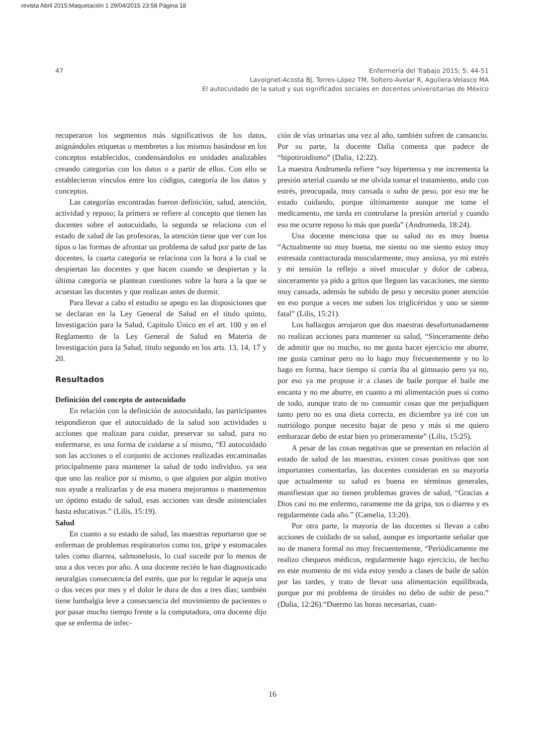revista Abril 2015:Maquetación 1 29/04/2015 23:58 Página 18
47
Enfermería del Trabajo 2015; 5: 44-51
Lavoignet-Acosta BJ, Torres-López TM, Soltero-Avelar R, Aguilera-Velasco MA
El autocuidado de la salud y sus significados sociales en docentes universitarias de México
recuperaron los segmentos más significativos de los datos, asignándoles etiquetas o membretes a los mismos basándose en los conceptos establecidos, condensándolos en unidades analizables creando categorías con los datos o a partir de ellos. Con ello se establecieron vínculos entre los códigos, categoría de los datos y conceptos.
Las categorías encontradas fueron definición, salud, atención, actividad y reposo; la primera se refiere al concepto que tienen las docentes sobre el autocuidado, la segunda se relaciona con el estado de salud de las profesoras, la atención tiene que ver con los tipos o las formas de afrontar un problema de salud por parte de las docentes, la cuarta categoría se relaciona con la hora a la cual se despiertan las docentes y que hacen cuando se despiertan y la última categoría se plantean cuestiones sobre la hora a la que se acuestan las docentes y que realizan antes de dormir.
Para llevar a cabo el estudio se apego en las disposiciones que se declaran en la Ley General de Salud en el titulo quinto, Investigación para la Salud, Capitulo Único en el art. 100 y en el Reglamento de la Ley General de Salud en Materia de Investigación para la Salud, titulo segundo en los arts. 13, 14, 17 y 20.
Resultados
Definición del concepto de autocuidado
En relación con la definición de autocuidado, las participantes respondieron que el autocuidado de la salud son actividades u acciones que realizan para cuidar, preservar su salud, para no enfermarse, es una forma de cuidarse a sí mismo, “El autocuidado son las acciones o el conjunto de acciones realizadas encaminadas principalmente para mantener la salud de todo individuo, ya sea que uno las realice por sí mismo, o que alguien por algún motivo nos ayude a realizarlas y de esa manera mejoramos o mantenemos un óptimo estado de salud, esas acciones van desde asistenciales hasta educativas.” (Lilis, 15:19).
Salud
En cuanto a su estado de salud, las maestras reportaron que se enferman de problemas respiratorios como tos, gripe y estomacales tales como diarrea, salmonelosis, lo cual sucede por lo menos de una a dos veces por año. A una docente recién le han diagnosticado neuralgias consecuencia del estrés, que por lo regular le aqueja una o dos veces por mes y el dolor le dura de dos a tres días; también tiene lumbalgia leve a consecuencia del movimiento de pacientes o por pasar mucho tiempo frente a la computadora, otra docente dijo que se enferma de infec-
ción de vías urinarias una vez al año, también sufren de cansancio. Por su parte, la docente Dalia comenta que padece de “hipotiroidismo” (Dalia, 12:22).
La maestra Andromeda refiere “soy hipertensa y me incrementa la presión arterial cuando se me olvida tomar el tratamiento, ando con estrés, preocupada, muy cansada o subo de peso, por eso me he estado cuidando, porque últimamente aunque me tome el medicamento, me tarda en controlarse la presión arterial y cuando eso me ocurre reposo lo más que pueda” (Andromeda, 18:24).
Una docente menciona que su salud no es muy buena “Actualmente no muy buena, me siento no me siento estoy muy estresada contracturada muscularmente, muy ansiosa, yo mi estrés y mi tensión la reflejo a nivel muscular y dolor de cabeza, sinceramente ya pido a gritos que lleguen las vacaciones, me siento muy cansada, además he subido de peso y necesito poner atención en eso porque a veces me suben los triglicéridos y uno se siente fatal” (Lilis, 15:21).
Los hallazgos arrojaron que dos maestras desafortunadamente no realizan acciones para mantener su salud, “Sinceramente debo de admitir que no mucho, no me gusta hacer ejercicio me aburre, me gusta caminar pero no lo hago muy frecuentemente y no lo hago en forma, hace tiempo si corría iba al gimnasio pero ya no, por eso ya me propuse ir a clases de baile porque el baile me encanta y no me aburre, en cuanto a mi alimentación pues si como de todo, aunque trato de no consumir cosas que me perjudiquen tanto pero no es una dieta correcta, en diciembre ya iré con un nutriólogo porque necesito bajar de peso y más si me quiero embarazar debo de estar bien yo primeramente” (Lilis, 15:25).
A pesar de las cosas negativas que se presentan en relación al estado de salud de las maestras, existen cosas positivas que son importantes comentarlas, las docentes consideran en su mayoría que actualmente su salud es buena en términos generales, manifiestan que no tienen problemas graves de salud, “Gracias a Dios casi no me enfermo, raramente me da gripa, tos o diarrea y es regularmente cada año.” (Camelia, 13:20).
Por otra parte, la mayoría de las docentes si llevan a cabo acciones de cuidado de su salud, aunque es importante señalar que no de manera formal no muy frecuentemente, “Periódicamente me realizo chequeos médicos, regularmente hago ejercicio, de hecho en este momento de mi vida estoy yendo a clases de baile de salón por las tardes, y trato de llevar una alimentación equilibrada, porque por mi problema de tiroides no debo de subir de peso.” (Dalia, 12:26).“Duermo las horas necesarias, cuan-
16